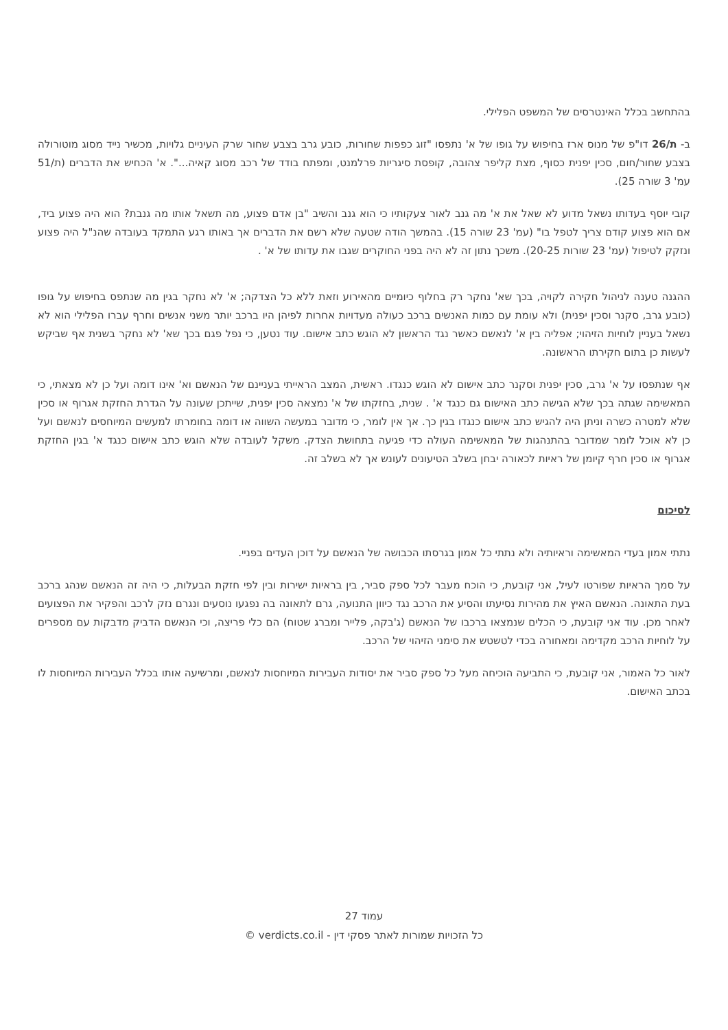בהתחשב בכלל האינטרסים של המשפט הפלילי.
ב- ת/26 דו"פ של מנוס ארז בחיפוש על גופו של א' נתפסו "זוג כפפות שחורות, כובע גרב בצבע שחור שרק העיניים גלויות, מכשיר נייד מסוג מוטורולה בצבע שחור/חום, סכין יפנית כסוף, מצת קליפר צהובה, קופסת סיגריות פרלמנט, ומפתח בודד של רכב מסוג קאיה...". א' הכחיש את הדברים (ת/51 עמ' 3 שורה 25).
קובי יוסף בעדותו נשאל מדוע לא שאל את א' מה גנב לאור צעקותיו כי הוא גנב והשיב "בן אדם פצוע, מה תשאל אותו מה גנבת? הוא היה פצוע ביד, אם הוא פצוע קודם צריך לטפל בו" (עמ' 23 שורה 15). בהמשך הודה שטעה שלא רשם את הדברים אך באותו רגע התמקד בעובדה שהנ"ל היה פצוע ונזקק לטיפול (עמ' 23 שורות 20-25). משכך נתון זה לא היה בפני החוקרים שגבו את עדותו של א' .
ההגנה טענה לניהול חקירה לקויה, בכך שא' נחקר רק בחלוף כיומיים מהאירוע וזאת ללא כל הצדקה; א' לא נחקר בגין מה שנתפס בחיפוש על גופו (כובע גרב, סקנר וסכין יפנית) ולא עומת עם כמות האנשים ברכב כעולה מעדויות אחרות לפיהן היו ברכב יותר משני אנשים וחרף עברו הפלילי הוא לא נשאל בעניין לוחיות הזיהוי; אפליה בין א' לנאשם כאשר נגד הראשון לא הוגש כתב אישום. עוד נטען, כי נפל פגם בכך שא' לא נחקר בשנית אף שביקש לעשות כן בתום חקירתו הראשונה.
אף שנתפסו על א' גרב, סכין יפנית וסקנר כתב אישום לא הוגש כנגדו. ראשית, המצב הראייתי בעניינם של הנאשם וא' אינו דומה ועל כן לא מצאתי, כי המאשימה שגתה בכך שלא הגישה כתב האישום גם כנגד א' . שנית, בחזקתו של א' נמצאה סכין יפנית, שייתכן שעונה על הגדרת החזקת אגרוף או סכין שלא למטרה כשרה וניתן היה להגיש כתב אישום כנגדו בגין כך. אך אין לומר, כי מדובר במעשה השווה או דומה בחומרתו למעשים המיוחסים לנאשם ועל כן לא אוכל לומר שמדובר בהתנהגות של המאשימה העולה כדי פגיעה בתחושת הצדק. משקל לעובדה שלא הוגש כתב אישום כנגד א' בגין החזקת אגרוף או סכין חרף קיומן של ראיות לכאורה יבחן בשלב הטיעונים לעונש אך לא בשלב זה.
לסיכום
נתתי אמון בעדי המאשימה וראיותיה ולא נתתי כל אמון בגרסתו הכבושה של הנאשם על דוכן העדים בפניי.
על סמך הראיות שפורטו לעיל, אני קובעת, כי הוכח מעבר לכל ספק סביר, בין בראיות ישירות ובין לפי חזקת הבעלות, כי היה זה הנאשם שנהג ברכב בעת התאונה. הנאשם האיץ את מהירות נסיעתו והסיע את הרכב נגד כיוון התנועה, גרם לתאונה בה נפגעו נוסעים ונגרם נזק לרכב והפקיר את הפצועים לאחר מכן. עוד אני קובעת, כי הכלים שנמצאו ברכבו של הנאשם (ג'בקה, פלייר ומברג שטוח) הם כלי פריצה, וכי הנאשם הדביק מדבקות עם מספרים על לוחיות הרכב מקדימה ומאחורה בכדי לטשטש את סימני הזיהוי של הרכב.
לאור כל האמור, אני קובעת, כי התביעה הוכיחה מעל כל ספק סביר את יסודות העבירות המיוחסות לנאשם, ומרשיעה אותו בכלל העבירות המיוחסות לו בכתב האישום.
עמוד 27
כל הזכויות שמורות לאתר פסקי דין - verdicts.co.il ©